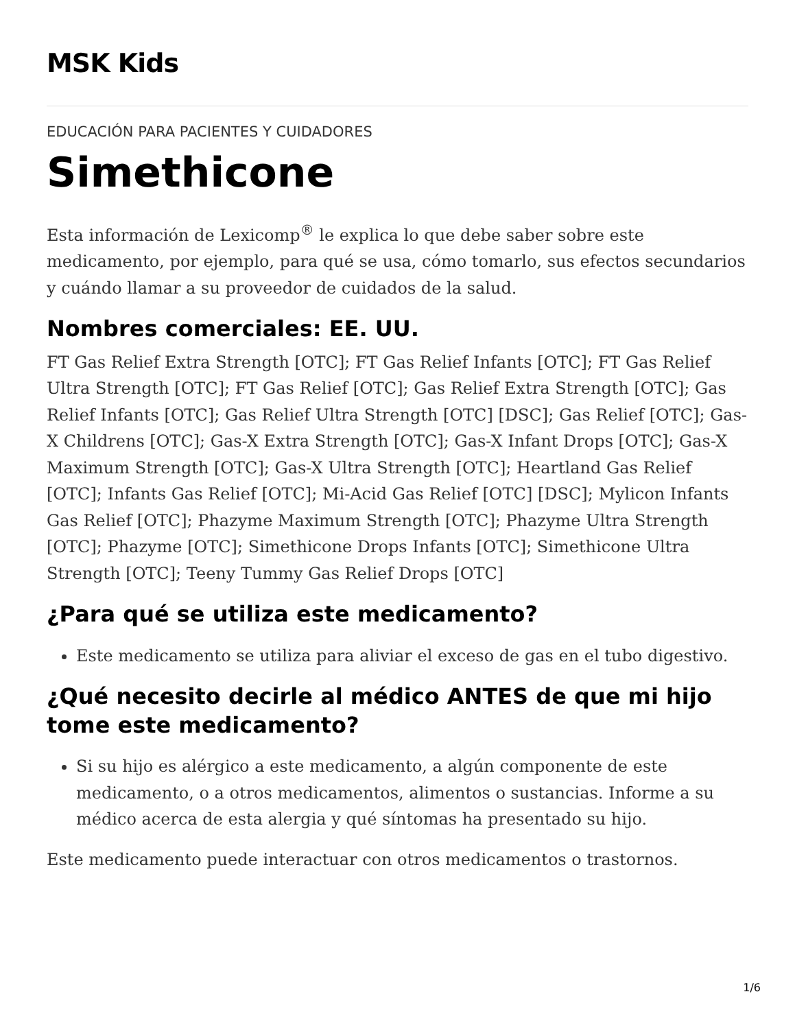MSK Kids
EDUCACIÓN PARA PACIENTES Y CUIDADORES
Simethicone
Esta información de Lexicomp<sup>®</sup> le explica lo que debe saber sobre este medicamento, por ejemplo, para qué se usa, cómo tomarlo, sus efectos secundarios y cuándo llamar a su proveedor de cuidados de la salud.
Nombres comerciales: EE. UU.
FT Gas Relief Extra Strength [OTC]; FT Gas Relief Infants [OTC]; FT Gas Relief Ultra Strength [OTC]; FT Gas Relief [OTC]; Gas Relief Extra Strength [OTC]; Gas Relief Infants [OTC]; Gas Relief Ultra Strength [OTC] [DSC]; Gas Relief [OTC]; Gas-X Childrens [OTC]; Gas-X Extra Strength [OTC]; Gas-X Infant Drops [OTC]; Gas-X Maximum Strength [OTC]; Gas-X Ultra Strength [OTC]; Heartland Gas Relief [OTC]; Infants Gas Relief [OTC]; Mi-Acid Gas Relief [OTC] [DSC]; Mylicon Infants Gas Relief [OTC]; Phazyme Maximum Strength [OTC]; Phazyme Ultra Strength [OTC]; Phazyme [OTC]; Simethicone Drops Infants [OTC]; Simethicone Ultra Strength [OTC]; Teeny Tummy Gas Relief Drops [OTC]
¿Para qué se utiliza este medicamento?
Este medicamento se utiliza para aliviar el exceso de gas en el tubo digestivo.
¿Qué necesito decirle al médico ANTES de que mi hijo tome este medicamento?
Si su hijo es alérgico a este medicamento, a algún componente de este medicamento, o a otros medicamentos, alimentos o sustancias. Informe a su médico acerca de esta alergia y qué síntomas ha presentado su hijo.
Este medicamento puede interactuar con otros medicamentos o trastornos.
1/6